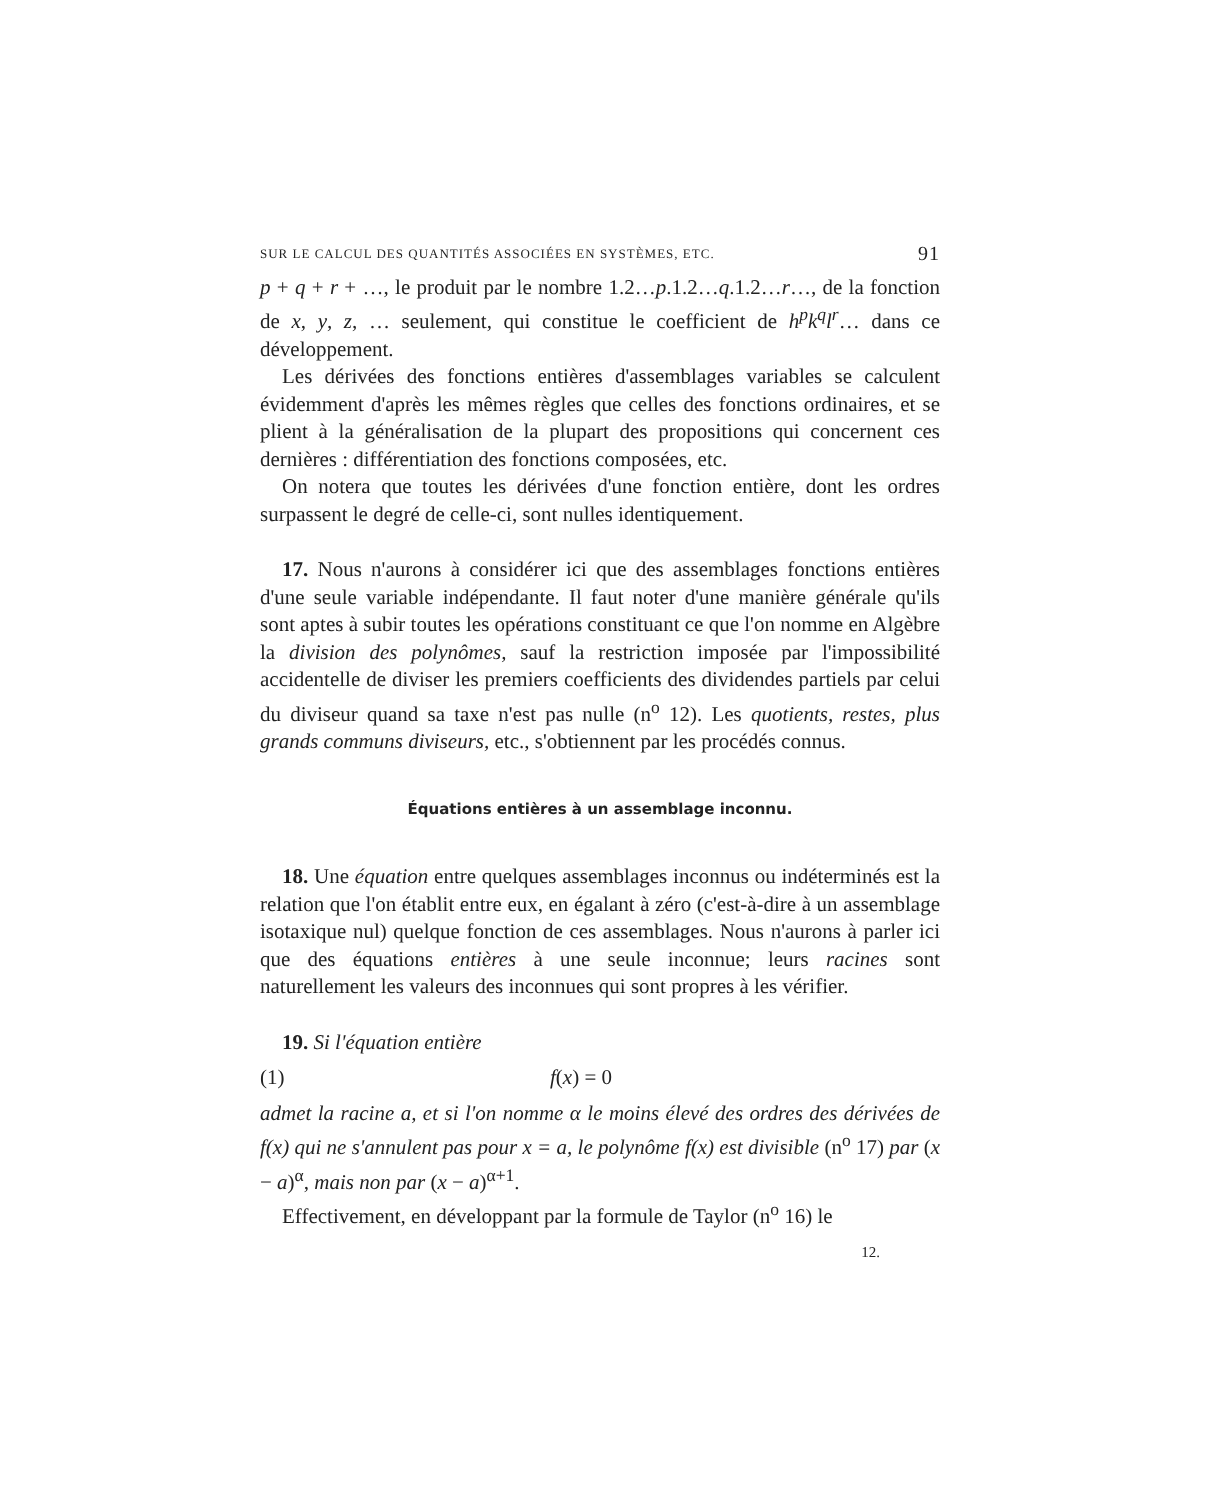SUR LE CALCUL DES QUANTITÉS ASSOCIÉES EN SYSTÈMES, ETC. 91
p + q + r + …, le produit par le nombre 1.2…p.1.2…q.1.2…r…, de la fonction de x, y, z, … seulement, qui constitue le coefficient de h<sup>p</sup>k<sup>q</sup>l<sup>r</sup>… dans ce développement.
Les dérivées des fonctions entières d'assemblages variables se calculent évidemment d'après les mêmes règles que celles des fonctions ordinaires, et se plient à la généralisation de la plupart des propositions qui concernent ces dernières : différentiation des fonctions composées, etc.
On notera que toutes les dérivées d'une fonction entière, dont les ordres surpassent le degré de celle-ci, sont nulles identiquement.
17. Nous n'aurons à considérer ici que des assemblages fonctions entières d'une seule variable indépendante. Il faut noter d'une manière générale qu'ils sont aptes à subir toutes les opérations constituant ce que l'on nomme en Algèbre la division des polynômes, sauf la restriction imposée par l'impossibilité accidentelle de diviser les premiers coefficients des dividendes partiels par celui du diviseur quand sa taxe n'est pas nulle (n<sup>o</sup> 12). Les quotients, restes, plus grands communs diviseurs, etc., s'obtiennent par les procédés connus.
Équations entières à un assemblage inconnu.
18. Une équation entre quelques assemblages inconnus ou indéterminés est la relation que l'on établit entre eux, en égalant à zéro (c'est-à-dire à un assemblage isotaxique nul) quelque fonction de ces assemblages. Nous n'aurons à parler ici que des équations entières à une seule inconnue; leurs racines sont naturellement les valeurs des inconnues qui sont propres à les vérifier.
19. Si l'équation entière
(1) f(x) = 0
admet la racine a, et si l'on nomme α le moins élevé des ordres des dérivées de f(x) qui ne s'annulent pas pour x = a, le polynôme f(x) est divisible (n<sup>o</sup> 17) par (x − a)<sup>α</sup>, mais non par (x − a)<sup>α+1</sup>.
Effectivement, en développant par la formule de Taylor (n<sup>o</sup> 16) le
12.